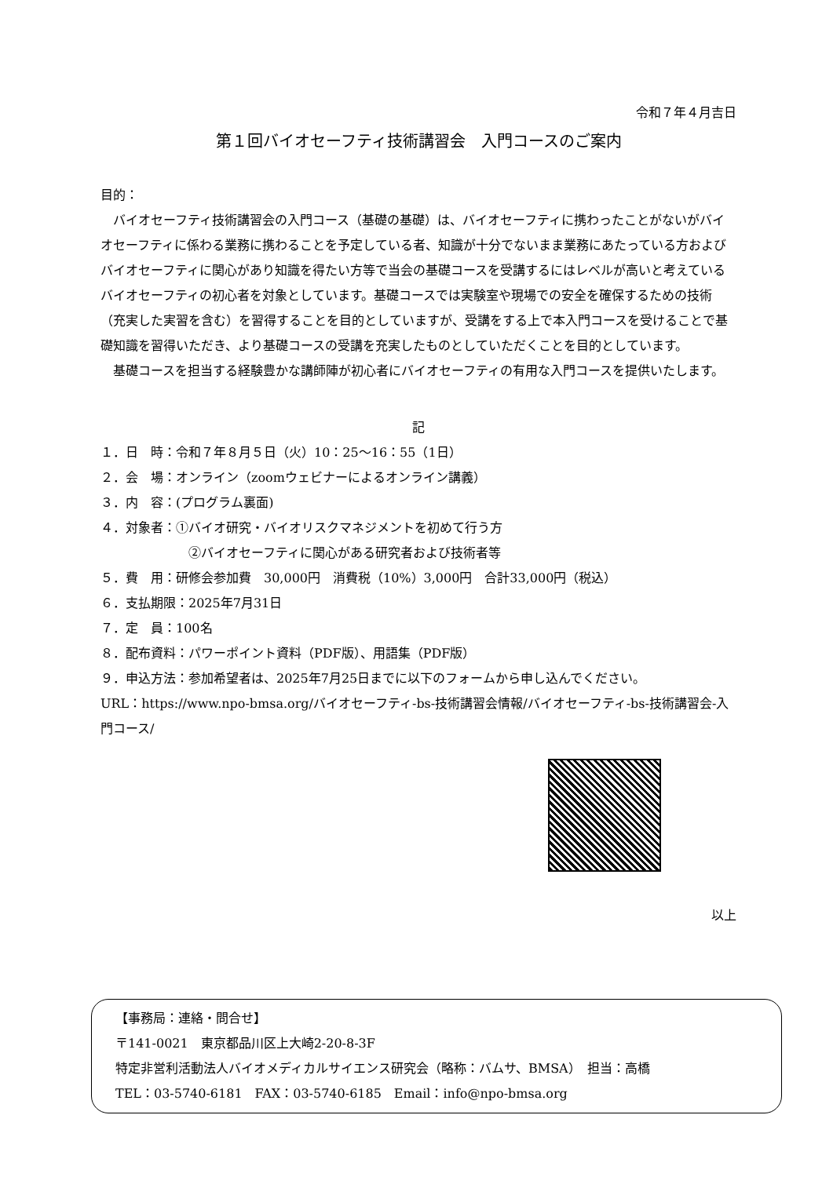令和７年４月吉日
第１回バイオセーフティ技術講習会　入門コースのご案内
目的：
バイオセーフティ技術講習会の入門コース（基礎の基礎）は、バイオセーフティに携わったことがないがバイオセーフティに係わる業務に携わることを予定している者、知識が十分でないまま業務にあたっている方およびバイオセーフティに関心があり知識を得たい方等で当会の基礎コースを受講するにはレベルが高いと考えているバイオセーフティの初心者を対象としています。基礎コースでは実験室や現場での安全を確保するための技術（充実した実習を含む）を習得することを目的としていますが、受講をする上で本入門コースを受けることで基礎知識を習得いただき、より基礎コースの受講を充実したものとしていただくことを目的としています。
基礎コースを担当する経験豊かな講師陣が初心者にバイオセーフティの有用な入門コースを提供いたします。
記
１．日　時：令和７年８月５日（火）10：25～16：55（1日）
２．会　場：オンライン（zoomウェビナーによるオンライン講義）
３．内　容：(プログラム裏面)
４．対象者：①バイオ研究・バイオリスクマネジメントを初めて行う方
②バイオセーフティに関心がある研究者および技術者等
５．費　用：研修会参加費　30,000円　消費税（10%）3,000円　合計33,000円（税込）
６．支払期限：2025年7月31日
７．定　員：100名
８．配布資料：パワーポイント資料（PDF版）、用語集（PDF版）
９．申込方法：参加希望者は、2025年7月25日までに以下のフォームから申し込んでください。
URL：https://www.npo-bmsa.org/バイオセーフティ-bs-技術講習会情報/バイオセーフティ-bs-技術講習会-入門コース/
以上
【事務局：連絡・問合せ】
〒141-0021　東京都品川区上大崎2-20-8-3F
特定非営利活動法人バイオメディカルサイエンス研究会（略称：バムサ、BMSA）　担当：高橋
TEL：03-5740-6181　FAX：03-5740-6185　Email：info@npo-bmsa.org